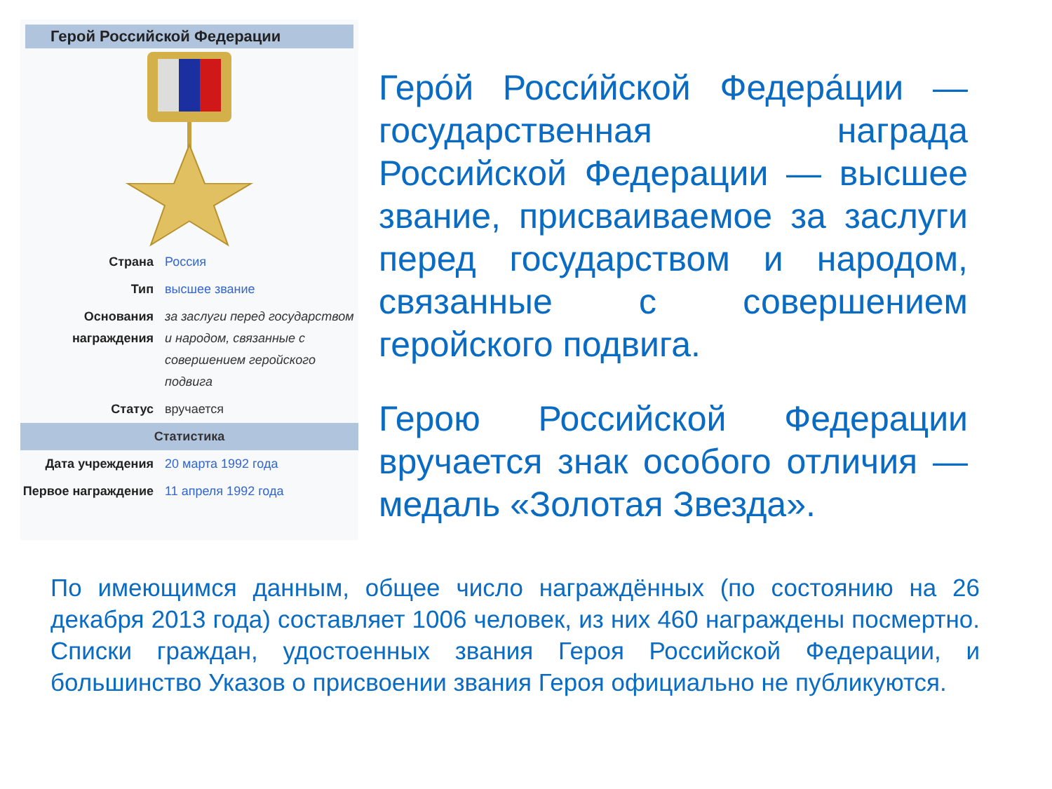Герой Российской Федерации
| Страна | Россия |
| Тип | высшее звание |
| Основания награждения | за заслуги перед государством и народом, связанные с совершением геройского подвига |
| Статус | вручается |
| Статистика | |
| Дата учреждения | 20 марта 1992 года |
| Первое награждение | 11 апреля 1992 года |
Геро́й Росси́йской Федера́ции — государственная награда Российской Федерации — высшее звание, присваиваемое за заслуги перед государством и народом, связанные с совершением геройского подвига.
Герою Российской Федерации вручается знак особого отличия — медаль «Золотая Звезда».
По имеющимся данным, общее число награждённых (по состоянию на 26 декабря 2013 года) составляет 1006 человек, из них 460 награждены посмертно. Списки граждан, удостоенных звания Героя Российской Федерации, и большинство Указов о присвоении звания Героя официально не публикуются.